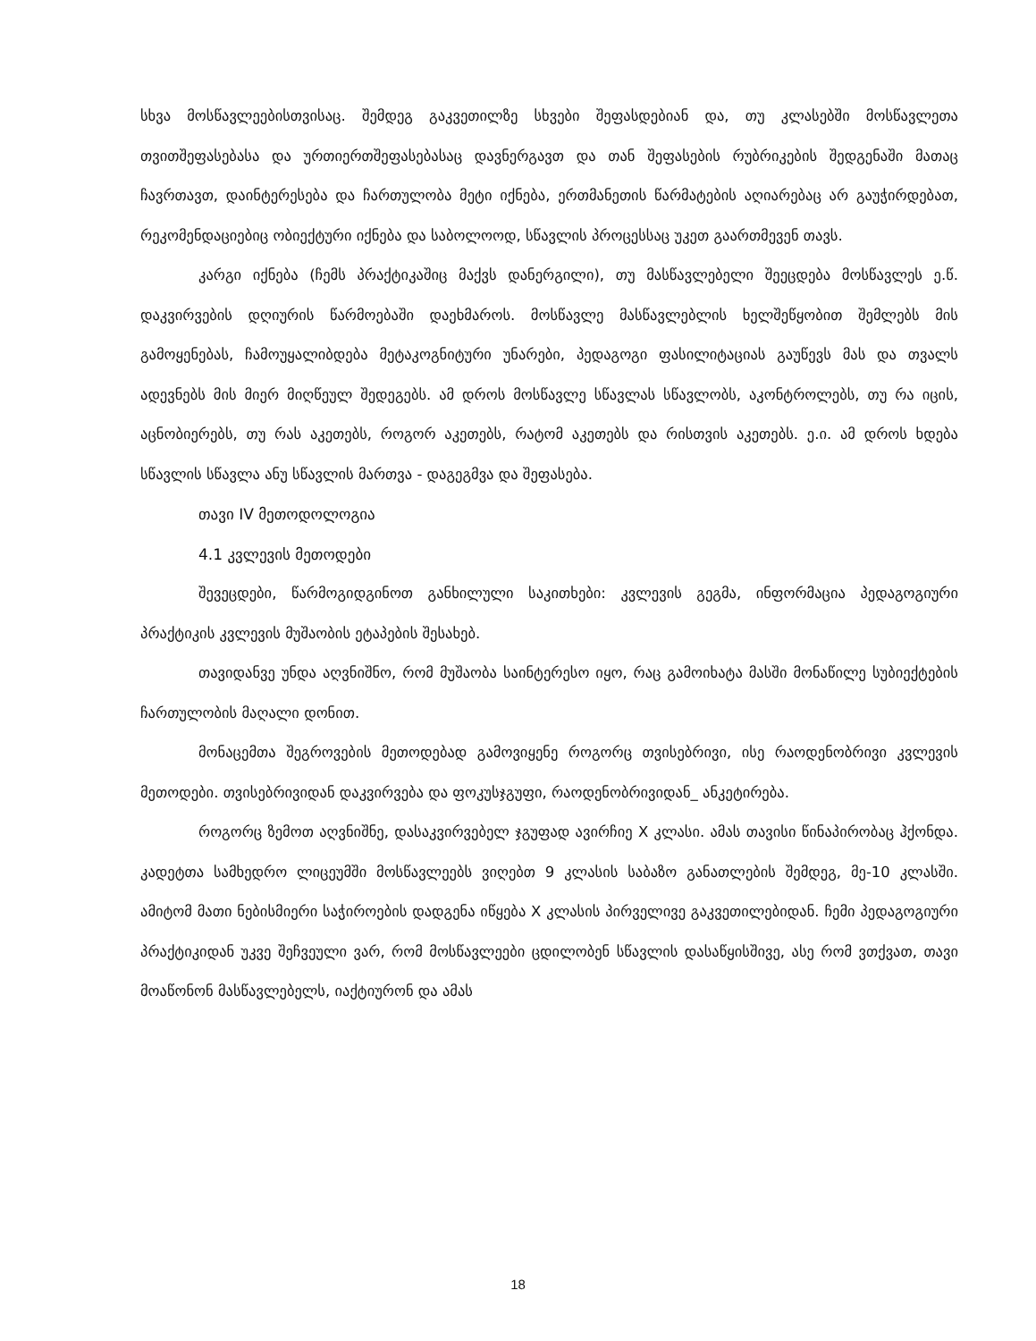სხვა მოსწავლეებისთვისაც. შემდეგ გაკვეთილზე სხვები შეფასდებიან და, თუ კლასებში მოსწავლეთა თვითშეფასებასა და ურთიერთშეფასებასაც დავნერგავთ და თან შეფასების რუბრიკების შედგენაში მათაც ჩავრთავთ, დაინტერესება და ჩართულობა მეტი იქნება, ერთმანეთის წარმატების აღიარებაც არ გაუჭირდებათ, რეკომენდაციებიც ობიექტური იქნება და საბოლოოდ, სწავლის პროცესსაც უკეთ გაართმევენ თავს.
კარგი იქნება (ჩემს პრაქტიკაშიც მაქვს დანერგილი), თუ მასწავლებელი შეეცდება მოსწავლეს ე.წ. დაკვირვების დღიურის წარმოებაში დაეხმაროს. მოსწავლე მასწავლებლის ხელშეწყობით შემლებს მის გამოყენებას, ჩამოუყალიბდება მეტაკოგნიტური უნარები, პედაგოგი ფასილიტაციას გაუწევს მას და თვალს ადევნებს მის მიერ მიღწეულ შედეგებს. ამ დროს მოსწავლე სწავლას სწავლობს, აკონტროლებს, თუ რა იცის, აცნობიერებს, თუ რას აკეთებს, როგორ აკეთებს, რატომ აკეთებს და რისთვის აკეთებს. ე.ი. ამ დროს ხდება სწავლის სწავლა ანუ სწავლის მართვა - დაგეგმვა და შეფასება.
თავი IV მეთოდოლოგია
4.1 კვლევის მეთოდები
შევეცდები, წარმოგიდგინოთ განხილული საკითხები: კვლევის გეგმა, ინფორმაცია პედაგოგიური პრაქტიკის კვლევის მუშაობის ეტაპების შესახებ.
თავიდანვე უნდა აღვნიშნო, რომ მუშაობა საინტერესო იყო, რაც გამოიხატა მასში მონაწილე სუბიექტების ჩართულობის მაღალი დონით.
მონაცემთა შეგროვების მეთოდებად გამოვიყენე როგორც თვისებრივი, ისე რაოდენობრივი კვლევის მეთოდები. თვისებრივიდან დაკვირვება და ფოკუსჯგუფი, რაოდენობრივიდან_ ანკეტირება.
როგორც ზემოთ აღვნიშნე, დასაკვირვებელ ჯგუფად ავირჩიე X კლასი. ამას თავისი წინაპირობაც ჰქონდა. კადეტთა სამხედრო ლიცეუმში მოსწავლეებს ვიღებთ 9 კლასის საბაზო განათლების შემდეგ, მე-10 კლასში. ამიტომ მათი ნებისმიერი საჭიროების დადგენა იწყება X კლასის პირველივე გაკვეთილებიდან. ჩემი პედაგოგიური პრაქტიკიდან უკვე შეჩვეული ვარ, რომ მოსწავლეები ცდილობენ სწავლის დასაწყისშივე, ასე რომ ვთქვათ, თავი მოაწონონ მასწავლებელს, იაქტიურონ და ამას
18